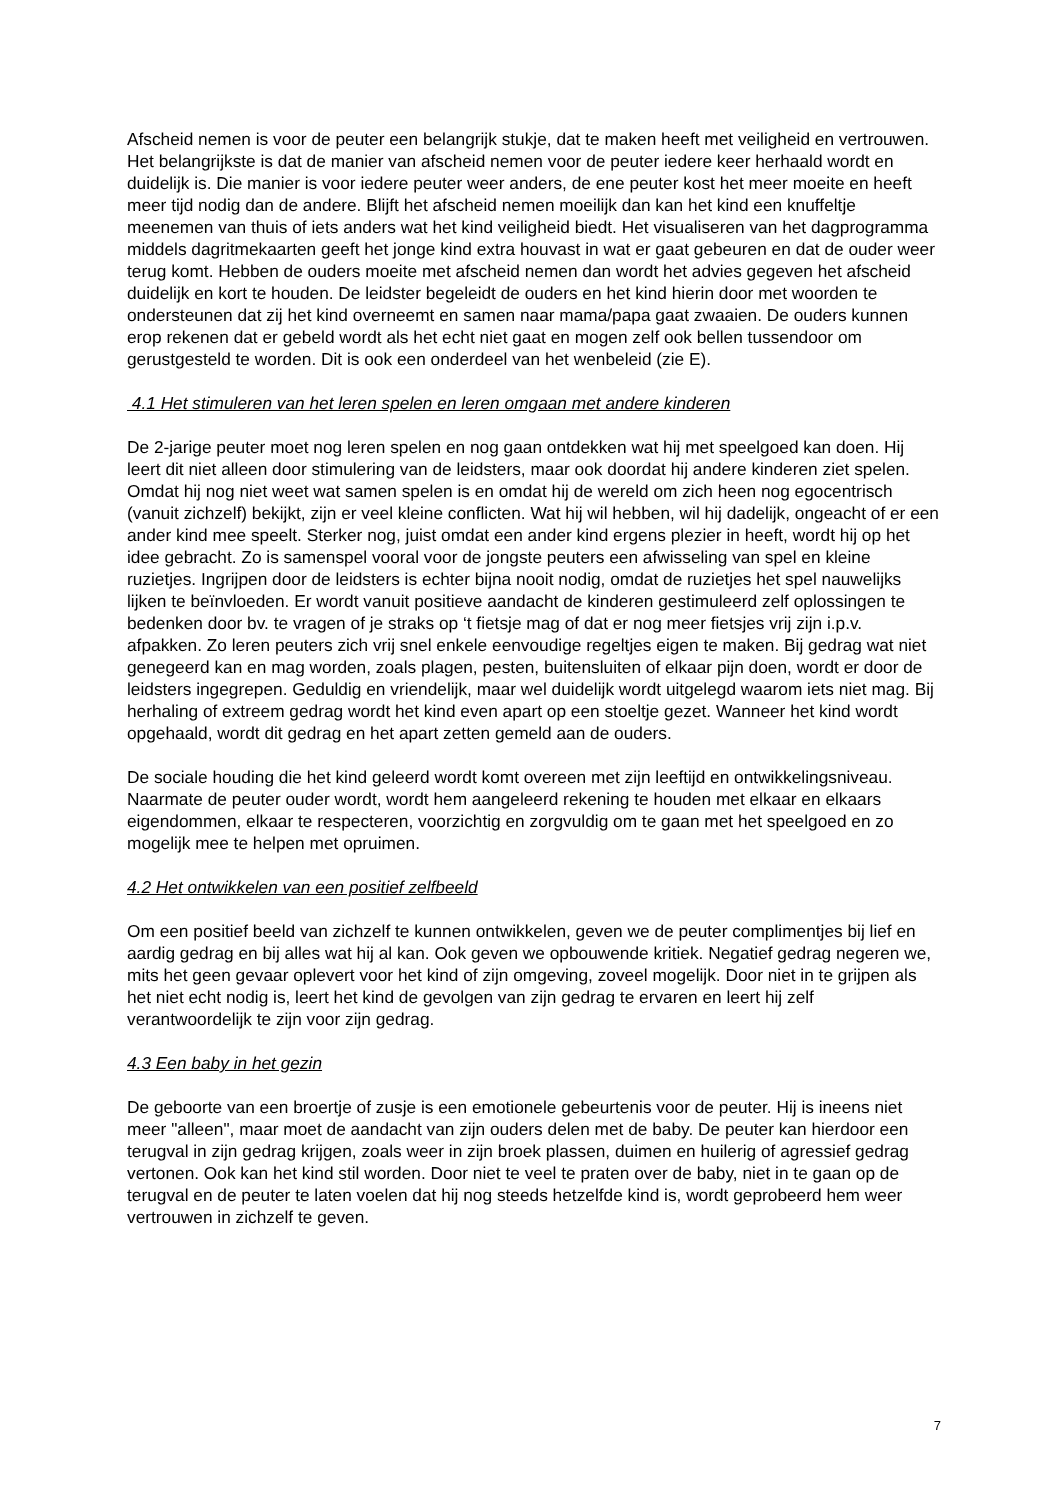Afscheid nemen is voor de peuter een belangrijk stukje, dat te maken heeft met veiligheid en vertrouwen. Het belangrijkste is dat de manier van afscheid nemen voor de peuter iedere keer herhaald wordt en duidelijk is. Die manier is voor iedere peuter weer anders, de ene peuter kost het meer moeite en heeft meer tijd nodig dan de andere. Blijft het afscheid nemen moeilijk dan kan het kind een knuffeltje meenemen van thuis of iets anders wat het kind veiligheid biedt. Het visualiseren van het dagprogramma middels dagritmekaarten geeft het jonge kind extra houvast in wat er gaat gebeuren en dat de ouder weer terug komt. Hebben de ouders moeite met afscheid nemen dan wordt het advies gegeven het afscheid duidelijk en kort te houden. De leidster begeleidt de ouders en het kind hierin door met woorden te ondersteunen dat zij het kind overneemt en samen naar mama/papa gaat zwaaien. De ouders kunnen erop rekenen dat er gebeld wordt als het echt niet gaat en mogen zelf ook bellen tussendoor om gerustgesteld te worden. Dit is ook een onderdeel van het wenbeleid (zie E).
4.1 Het stimuleren van het leren spelen en leren omgaan met andere kinderen
De 2-jarige peuter moet nog leren spelen en nog gaan ontdekken wat hij met speelgoed kan doen. Hij leert dit niet alleen door stimulering van de leidsters, maar ook doordat hij andere kinderen ziet spelen. Omdat hij nog niet weet wat samen spelen is en omdat hij de wereld om zich heen nog egocentrisch (vanuit zichzelf) bekijkt, zijn er veel kleine conflicten. Wat hij wil hebben, wil hij dadelijk, ongeacht of er een ander kind mee speelt. Sterker nog, juist omdat een ander kind ergens plezier in heeft, wordt hij op het idee gebracht. Zo is samenspel vooral voor de jongste peuters een afwisseling van spel en kleine ruzietjes. Ingrijpen door de leidsters is echter bijna nooit nodig, omdat de ruzietjes het spel nauwelijks lijken te beïnvloeden. Er wordt vanuit positieve aandacht de kinderen gestimuleerd zelf oplossingen te bedenken door bv. te vragen of je straks op ‘t fietsje mag of dat er nog meer fietsjes vrij zijn i.p.v. afpakken. Zo leren peuters zich vrij snel enkele eenvoudige regeltjes eigen te maken. Bij gedrag wat niet genegeerd kan en mag worden, zoals plagen, pesten, buitensluiten of elkaar pijn doen, wordt er door de leidsters ingegrepen. Geduldig en vriendelijk, maar wel duidelijk wordt uitgelegd waarom iets niet mag. Bij herhaling of extreem gedrag wordt het kind even apart op een stoeltje gezet. Wanneer het kind wordt opgehaald, wordt dit gedrag en het apart zetten gemeld aan de ouders.
De sociale houding die het kind geleerd wordt komt overeen met zijn leeftijd en ontwikkelingsniveau. Naarmate de peuter ouder wordt, wordt hem aangeleerd rekening te houden met elkaar en elkaars eigendommen, elkaar te respecteren, voorzichtig en zorgvuldig om te gaan met het speelgoed en zo mogelijk mee te helpen met opruimen.
4.2 Het ontwikkelen van een positief zelfbeeld
Om een positief beeld van zichzelf te kunnen ontwikkelen, geven we de peuter complimentjes bij lief en aardig gedrag en bij alles wat hij al kan. Ook geven we opbouwende kritiek. Negatief gedrag negeren we, mits het geen gevaar oplevert voor het kind of zijn omgeving, zoveel mogelijk. Door niet in te grijpen als het niet echt nodig is, leert het kind de gevolgen van zijn gedrag te ervaren en leert hij zelf verantwoordelijk te zijn voor zijn gedrag.
4.3 Een baby in het gezin
De geboorte van een broertje of zusje is een emotionele gebeurtenis voor de peuter. Hij is ineens niet meer "alleen", maar moet de aandacht van zijn ouders delen met de baby. De peuter kan hierdoor een terugval in zijn gedrag krijgen, zoals weer in zijn broek plassen, duimen en huilerig of agressief gedrag vertonen. Ook kan het kind stil worden. Door niet te veel te praten over de baby, niet in te gaan op de terugval en de peuter te laten voelen dat hij nog steeds hetzelfde kind is, wordt geprobeerd hem weer vertrouwen in zichzelf te geven.
7